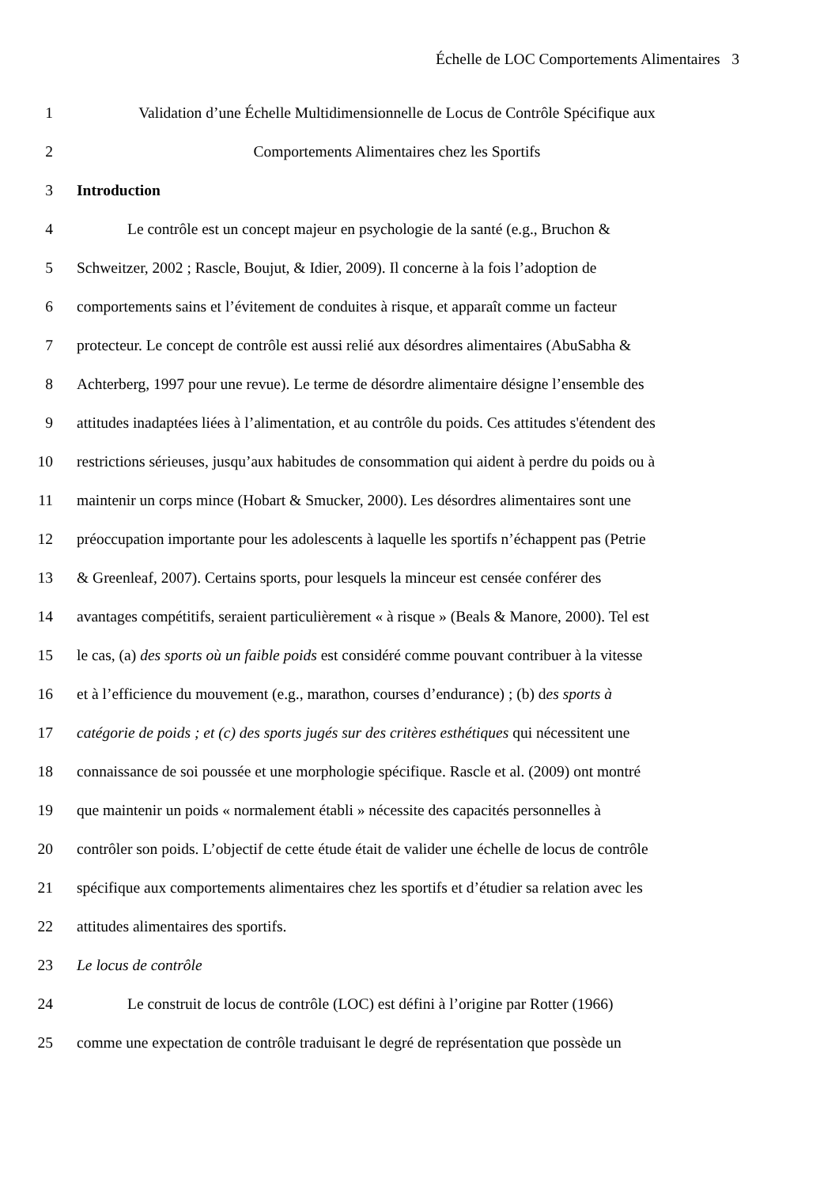Échelle de LOC Comportements Alimentaires 3
1 Validation d’une Échelle Multidimensionnelle de Locus de Contrôle Spécifique aux
2 Comportements Alimentaires chez les Sportifs
3 Introduction
4 Le contrôle est un concept majeur en psychologie de la santé (e.g., Bruchon &
5 Schweitzer, 2002 ; Rascle, Boujut, & Idier, 2009). Il concerne à la fois l’adoption de
6 comportements sains et l’évitement de conduites à risque, et apparaît comme un facteur
7 protecteur. Le concept de contrôle est aussi relié aux désordres alimentaires (AbuSabha &
8 Achterberg, 1997 pour une revue). Le terme de désordre alimentaire désigne l’ensemble des
9 attitudes inadaptées liées à l’alimentation, et au contrôle du poids. Ces attitudes s'étendent des
10 restrictions sérieuses, jusqu’aux habitudes de consommation qui aident à perdre du poids ou à
11 maintenir un corps mince (Hobart & Smucker, 2000). Les désordres alimentaires sont une
12 préoccupation importante pour les adolescents à laquelle les sportifs n’échappent pas (Petrie
13 & Greenleaf, 2007). Certains sports, pour lesquels la minceur est censée conférer des
14 avantages compétitifs, seraient particulièrement « à risque » (Beals & Manore, 2000). Tel est
15 le cas, (a) des sports où un faible poids est considéré comme pouvant contribuer à la vitesse
16 et à l’efficience du mouvement (e.g., marathon, courses d’endurance) ; (b) des sports à
17 catégorie de poids ; et (c) des sports jugés sur des critères esthétiques qui nécessitent une
18 connaissance de soi poussée et une morphologie spécifique. Rascle et al. (2009) ont montré
19 que maintenir un poids « normalement établi » nécessite des capacités personnelles à
20 contrôler son poids. L’objectif de cette étude était de valider une échelle de locus de contrôle
21 spécifique aux comportements alimentaires chez les sportifs et d’étudier sa relation avec les
22 attitudes alimentaires des sportifs.
23 Le locus de contrôle
24 Le construit de locus de contrôle (LOC) est défini à l’origine par Rotter (1966)
25 comme une expectation de contrôle traduisant le degré de représentation que possède un